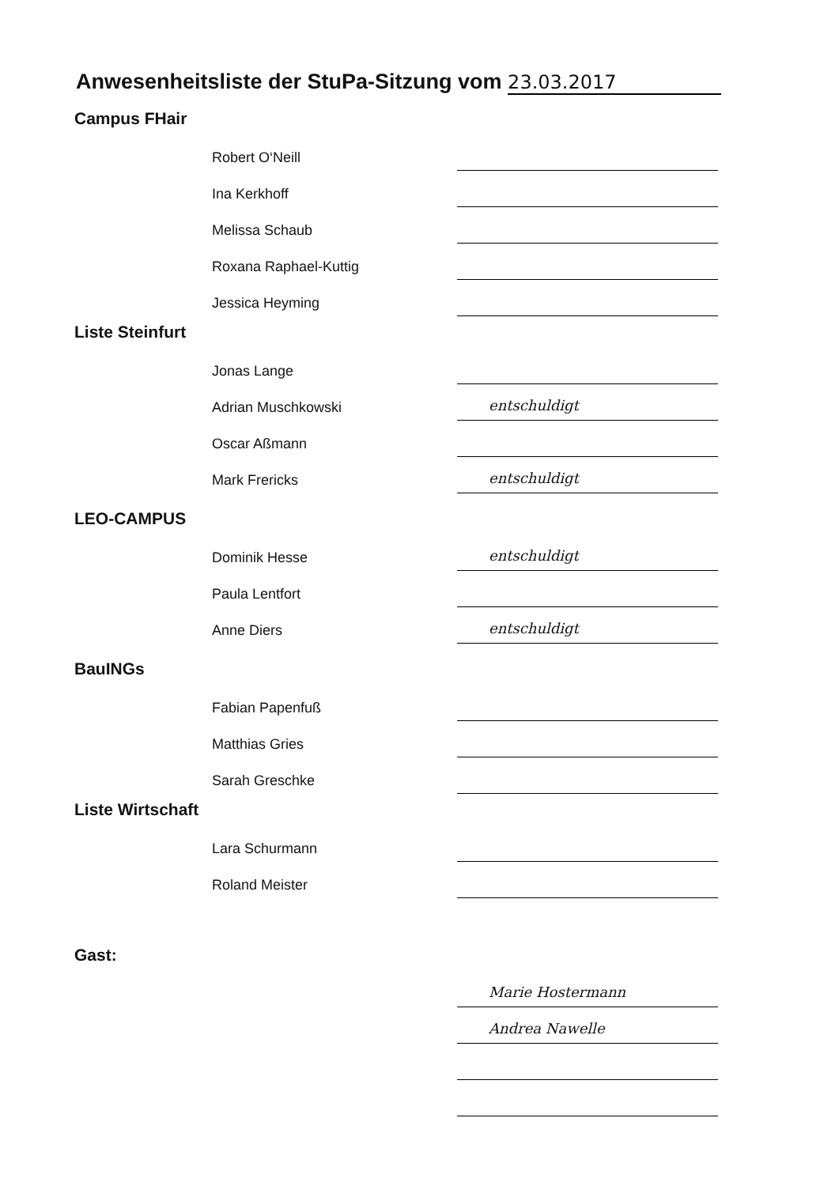Anwesenheitsliste der StuPa-Sitzung vom 23.03.2017
Campus FHair
Robert O‘Neill
Ina Kerkhoff
Melissa Schaub
Roxana Raphael-Kuttig
Jessica Heyming
Liste Steinfurt
Jonas Lange
Adrian Muschkowski
entschuldigt
Oscar Aßmann
Mark Frericks
entschuldigt
LEO-CAMPUS
Dominik Hesse
entschuldigt
Paula Lentfort
Anne Diers
entschuldigt
BauINGs
Fabian Papenfuß
Matthias Gries
Sarah Greschke
Liste Wirtschaft
Lara Schurmann
Roland Meister
Gast:
Marie Hostermann
Andrea Nawelle